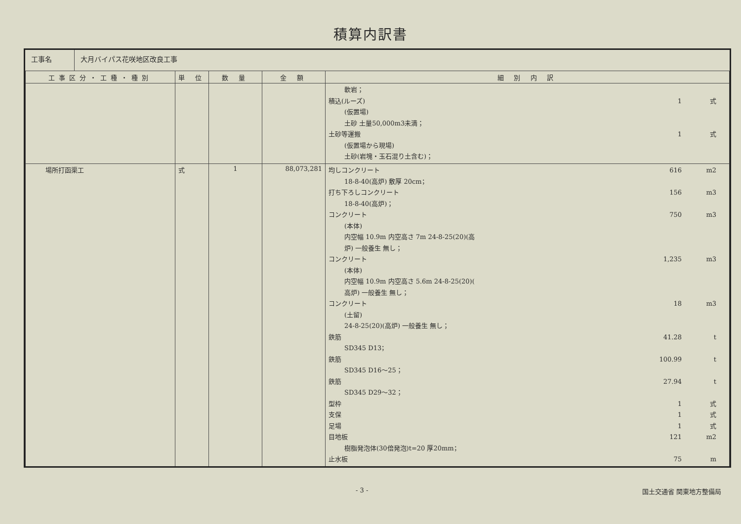積算内訳書
工事名 大月バイパス花咲地区改良工事
| 工事区分・工種・種別 | 単 位 | 数 量 | 金 額 | 細 別 内 訳 |
| --- | --- | --- | --- | --- |
| | | | | 軟岩； 積込(ルーズ) 1 式 (仮置場) 土砂 土量50,000m3未満； 土砂等運搬 1 式 (仮置場から現場) 土砂(岩塊・玉石混り土含む)； |
| 場所打函渠工 | 式 | 1 | 88,073,281 | 均しコンクリート 616 m2 18-8-40(高炉) 敷厚 20cm； 打ち下ろしコンクリート 156 m3 18-8-40(高炉)； コンクリート 750 m3 (本体) 内空幅 10.9m 内空高さ 7m 24-8-25(20)(高 炉) 一般養生 無し； コンクリート 1,235 m3 (本体) 内空幅 10.9m 内空高さ 5.6m 24-8-25(20)( 高炉) 一般養生 無し； コンクリート 18 m3 (土留) 24-8-25(20)(高炉) 一般養生 無し； 鉄筋 41.28 t SD345 D13； 鉄筋 100.99 t SD345 D16～25； 鉄筋 27.94 t SD345 D29～32； 型枠 1 式 支保 1 式 足場 1 式 目地板 121 m2 樹脂発泡体(30倍発泡)t=20 厚20mm； 止水板 75 m |
- 3 - 国土交通省 関東地方整備局